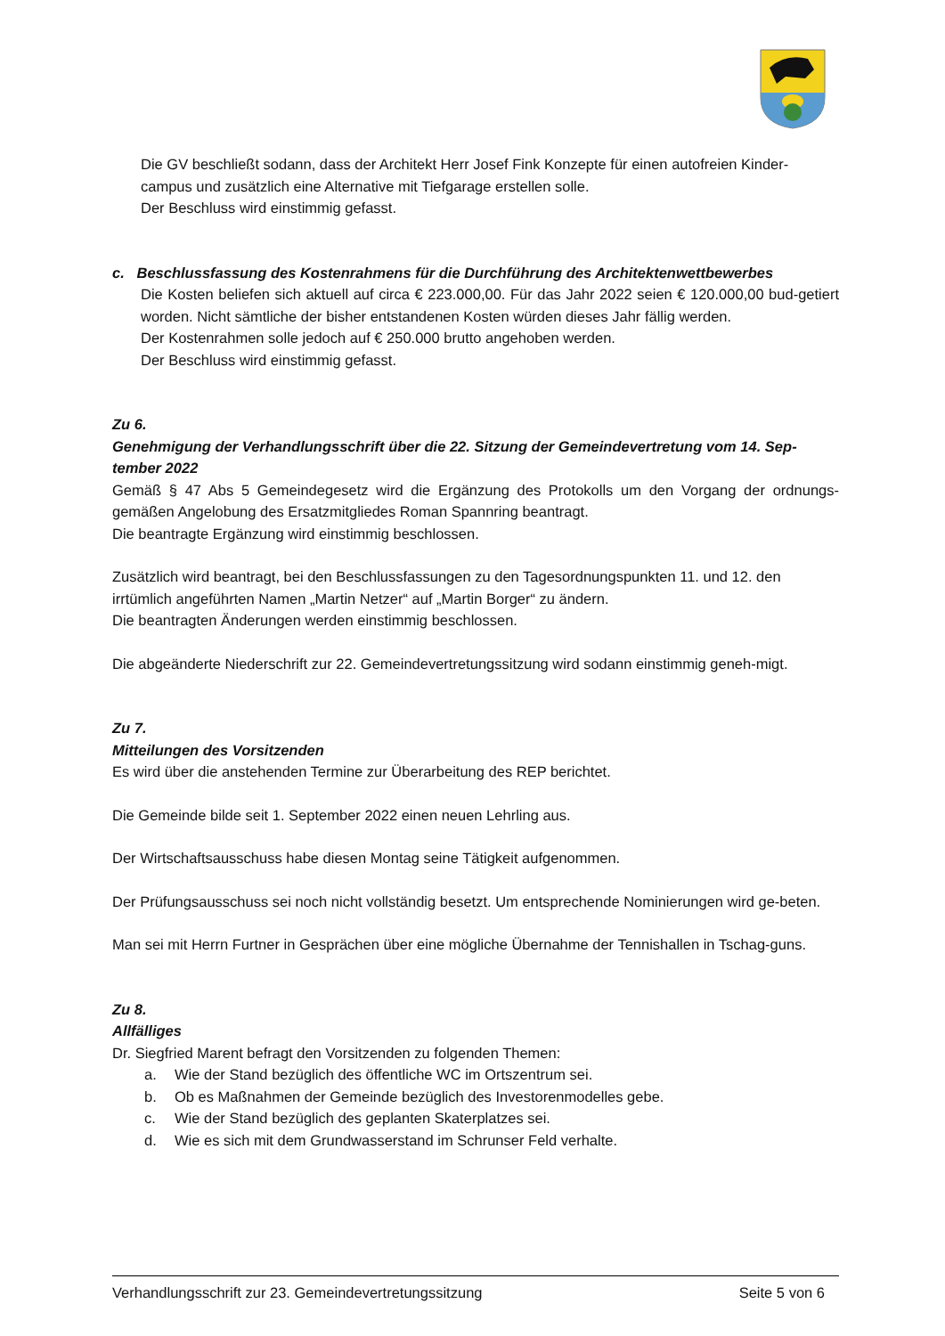Die GV beschließt sodann, dass der Architekt Herr Josef Fink Konzepte für einen autofreien Kinder-campus und zusätzlich eine Alternative mit Tiefgarage erstellen solle.
Der Beschluss wird einstimmig gefasst.
c. Beschlussfassung des Kostenrahmens für die Durchführung des Architektenwettbewerbes
Die Kosten beliefen sich aktuell auf circa € 223.000,00. Für das Jahr 2022 seien € 120.000,00 bud-getiert worden. Nicht sämtliche der bisher entstandenen Kosten würden dieses Jahr fällig werden.
Der Kostenrahmen solle jedoch auf € 250.000 brutto angehoben werden.
Der Beschluss wird einstimmig gefasst.
Zu 6.
Genehmigung der Verhandlungsschrift über die 22. Sitzung der Gemeindevertretung vom 14. Sep-tember 2022
Gemäß § 47 Abs 5 Gemeindegesetz wird die Ergänzung des Protokolls um den Vorgang der ordnungs-gemäßen Angelobung des Ersatzmitgliedes Roman Spannring beantragt.
Die beantragte Ergänzung wird einstimmig beschlossen.
Zusätzlich wird beantragt, bei den Beschlussfassungen zu den Tagesordnungspunkten 11. und 12. den irrtümlich angeführten Namen „Martin Netzer“ auf „Martin Borger“ zu ändern.
Die beantragten Änderungen werden einstimmig beschlossen.
Die abgeänderte Niederschrift zur 22. Gemeindevertretungssitzung wird sodann einstimmig geneh-migt.
Zu 7.
Mitteilungen des Vorsitzenden
Es wird über die anstehenden Termine zur Überarbeitung des REP berichtet.
Die Gemeinde bilde seit 1. September 2022 einen neuen Lehrling aus.
Der Wirtschaftsausschuss habe diesen Montag seine Tätigkeit aufgenommen.
Der Prüfungsausschuss sei noch nicht vollständig besetzt. Um entsprechende Nominierungen wird ge-beten.
Man sei mit Herrn Furtner in Gesprächen über eine mögliche Übernahme der Tennishallen in Tschag-guns.
Zu 8.
Allfälliges
Dr. Siegfried Marent befragt den Vorsitzenden zu folgenden Themen:
a. Wie der Stand bezüglich des öffentliche WC im Ortszentrum sei.
b. Ob es Maßnahmen der Gemeinde bezüglich des Investorenmodelles gebe.
c. Wie der Stand bezüglich des geplanten Skaterplatzes sei.
d. Wie es sich mit dem Grundwasserstand im Schrunser Feld verhalte.
Verhandlungsschrift zur 23. Gemeindevertretungssitzung Seite 5 von 6